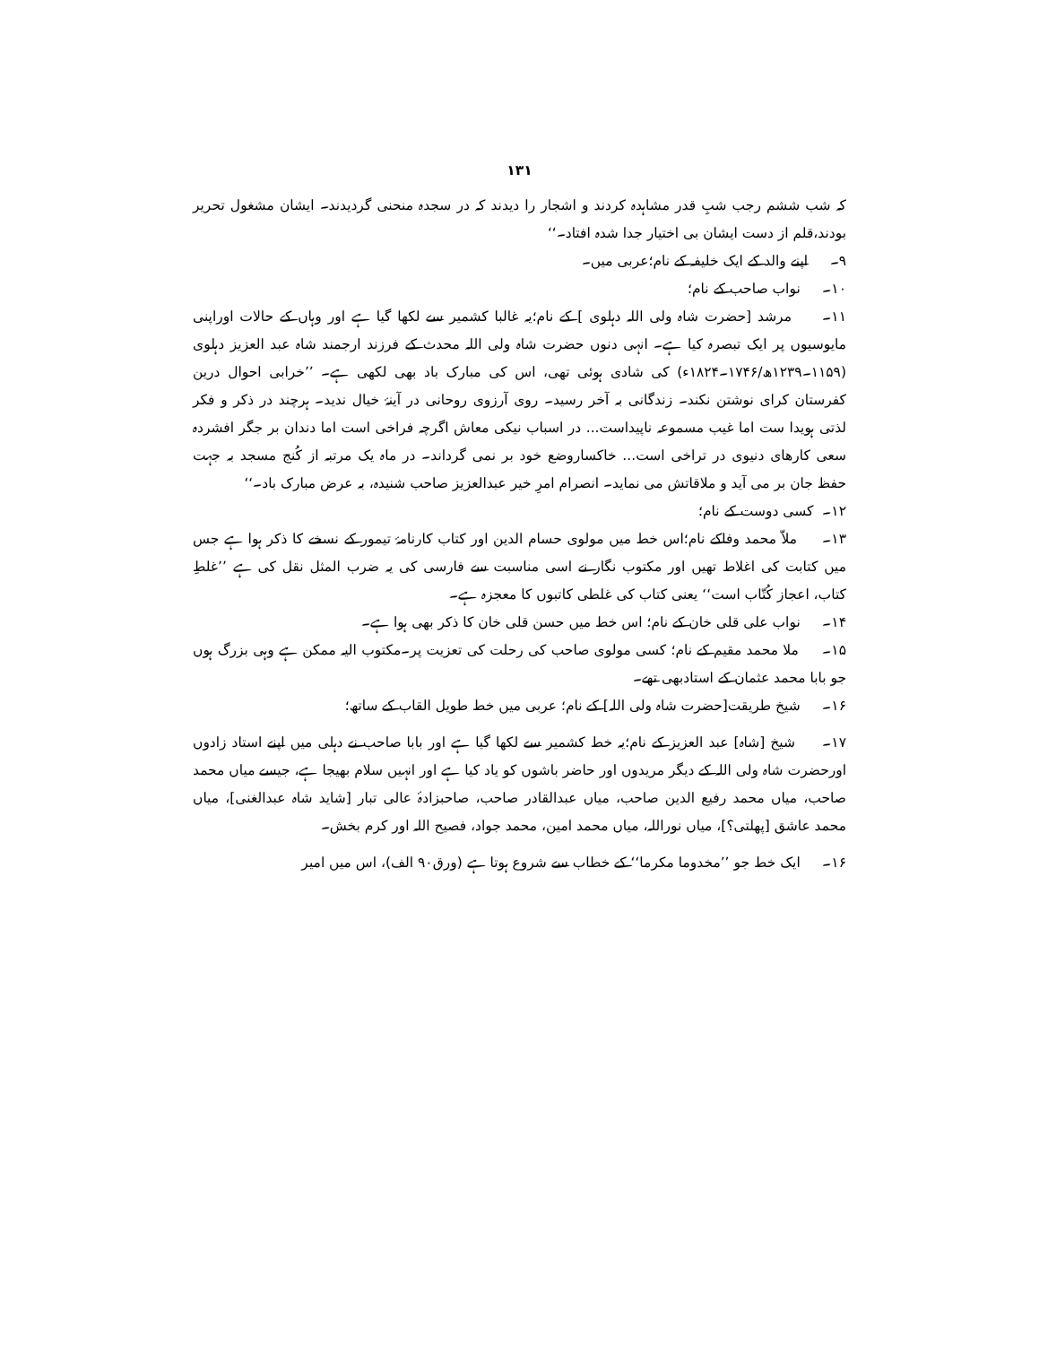۱۳۱
کہ شب ششم رجب شبِ قدر مشاہدہ کردند و اشجار را دیدند کہ در سجدہ منحنی گردیدند۔ ایشان مشغول تحریر بودند،قلم از دست ایشان بی اختیار جدا شدہ افتاد۔‘‘
۹۔ اپنے والد کے ایک خلیفہ کے نام؛عربی میں۔
۱۰۔ نواب صاحب کے نام؛
۱۱۔ مرشد [حضرت شاہ ولی اللہ دہلوی ] کے نام؛یہ غالبا کشمیر سے لکھا گیا ہے اور وہاں کے حالات اوراپنی مایوسیوں پر ایک تبصرہ کیا ہے۔ انہی دنوں حضرت شاہ ولی اللہ محدث کے فرزند ارجمند شاہ عبد العزیز دہلوی (۱۱۵۹۔۱۲۳۹ھ/۱۷۴۶۔۱۸۲۴ء) کی شادی ہوئی تھی، اس کی مبارک باد بھی لکھی ہے۔ ’’خرابی احوال درین کفرستان کرای نوشتن نکند۔ زندگانی بہ آخر رسید۔ روی آرزوی روحانی در آینۂ خیال ندید۔ ہرچند در ذکر و فکر لذتی ہویدا ست اما غیب مسموعہ ناپیداست... در اسباب نیکی معاش اگرچہ فراخی است اما دندان بر جگر افشردہ سعی کارھای دنیوی در تراخی است... خاکساروضع خود بر نمی گرداند۔ در ماہ یک مرتبہ از کُنج مسجد بہ جہت حفظ جان بر می آید و ملاقاتش می نماید۔ انصرام امرِ خیر عبدالعزیز صاحب شنیدہ، بہ عرض مبارک باد۔‘‘
۱۲۔ کسی دوست کے نام؛
۱۳۔ ملاّ محمد وفاکے نام؛اس خط میں مولوی حسام الدین اور کتاب کارنامۂ تیمور کے نسخے کا ذکر ہوا ہے جس میں کتابت کی اغلاط تھیں اور مکتوب نگار نے اسی مناسبت سے فارسی کی یہ ضرب المثل نقل کی ہے ’’غلطِ کتاب، اعجاز کُتّاب است‘‘ یعنی کتاب کی غلطی کاتبوں کا معجزہ ہے۔
۱۴۔ نواب علی قلی خان کے نام؛ اس خط میں حسن قلی خان کا ذکر بھی ہوا ہے۔
۱۵۔ ملا محمد مقیم کے نام؛ کسی مولوی صاحب کی رحلت کی تعزیت پر۔مکتوب الیہ ممکن ہے وہی بزرگ ہوں جو بابا محمد عثمان کے استادبھی تھے۔
۱۶۔ شیخ طریقت[حضرت شاہ ولی اللہ] کے نام؛ عربی میں خط طویل القاب کے ساتھ؛
۱۷۔ شیخ [شاہ] عبد العزیز کے نام؛یہ خط کشمیر سے لکھا گیا ہے اور بابا صاحب نے دہلی میں اپنے استاد زادوں اورحضرت شاہ ولی اللہ کے دیگر مریدوں اور حاضر باشوں کو یاد کیا ہے اور انہیں سلام بھیجا ہے، جیسے میاں محمد صاحب، میاں محمد رفیع الدین صاحب، میاں عبدالقادر صاحب، صاحبزادۂ عالی تبار [شاید شاہ عبدالغنی]، میاں محمد عاشق [پھلتی؟]، میاں نوراللہ، میاں محمد امین، محمد جواد، فصیح اللہ اور کرم بخش۔
۱۶۔ ایک خط جو ’’مخدوما مکرما‘‘ کے خطاب سے شروع ہوتا ہے (ورق۹۰ الف)، اس میں امیر